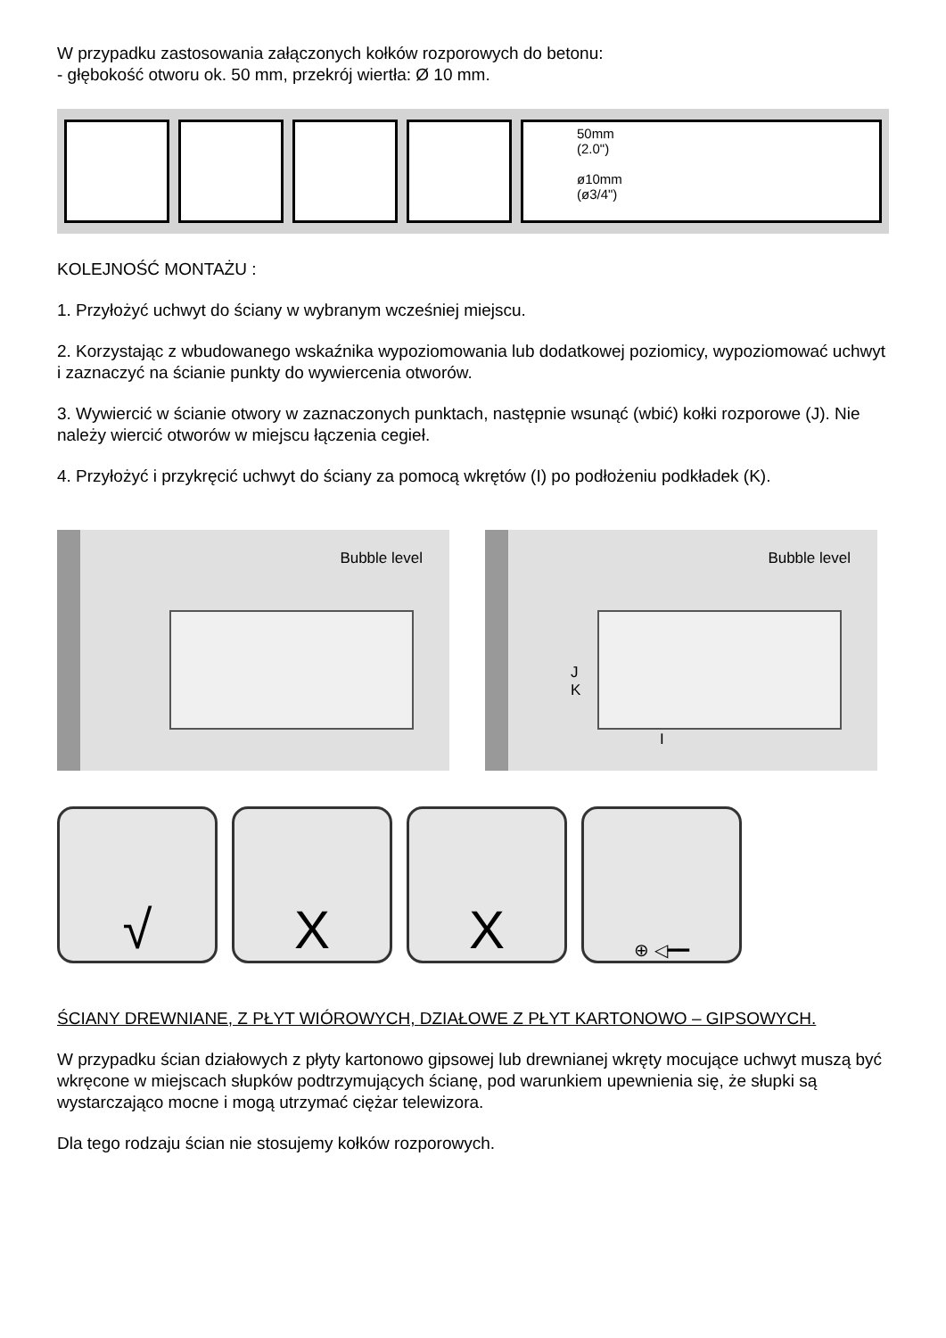W przypadku zastosowania załączonych kołków rozporowych do betonu:
- głębokość otworu ok. 50 mm, przekrój wiertła: Ø 10 mm.
50mm
(2.0")
ø10mm
(ø3/4")
KOLEJNOŚĆ MONTAŻU :
1. Przyłożyć uchwyt do ściany w wybranym wcześniej miejscu.
2. Korzystając z wbudowanego wskaźnika wypoziomowania lub dodatkowej poziomicy, wypoziomować uchwyt i zaznaczyć na ścianie punkty do wywiercenia otworów.
3. Wywiercić w ścianie otwory w zaznaczonych punktach, następnie wsunąć (wbić) kołki rozporowe (J). Nie należy wiercić otworów w miejscu łączenia cegieł.
4. Przyłożyć i przykręcić uchwyt do ściany za pomocą wkrętów (I) po podłożeniu podkładek (K).
Bubble level
Bubble level
J
K
I
√ X X
⊕ ◁━━
ŚCIANY DREWNIANE, Z PŁYT WIÓROWYCH, DZIAŁOWE Z PŁYT KARTONOWO – GIPSOWYCH.
W przypadku ścian działowych z płyty kartonowo gipsowej lub drewnianej wkręty mocujące uchwyt muszą być wkręcone w miejscach słupków podtrzymujących ścianę, pod warunkiem upewnienia się, że słupki są wystarczająco mocne i mogą utrzymać ciężar telewizora.
Dla tego rodzaju ścian nie stosujemy kołków rozporowych.